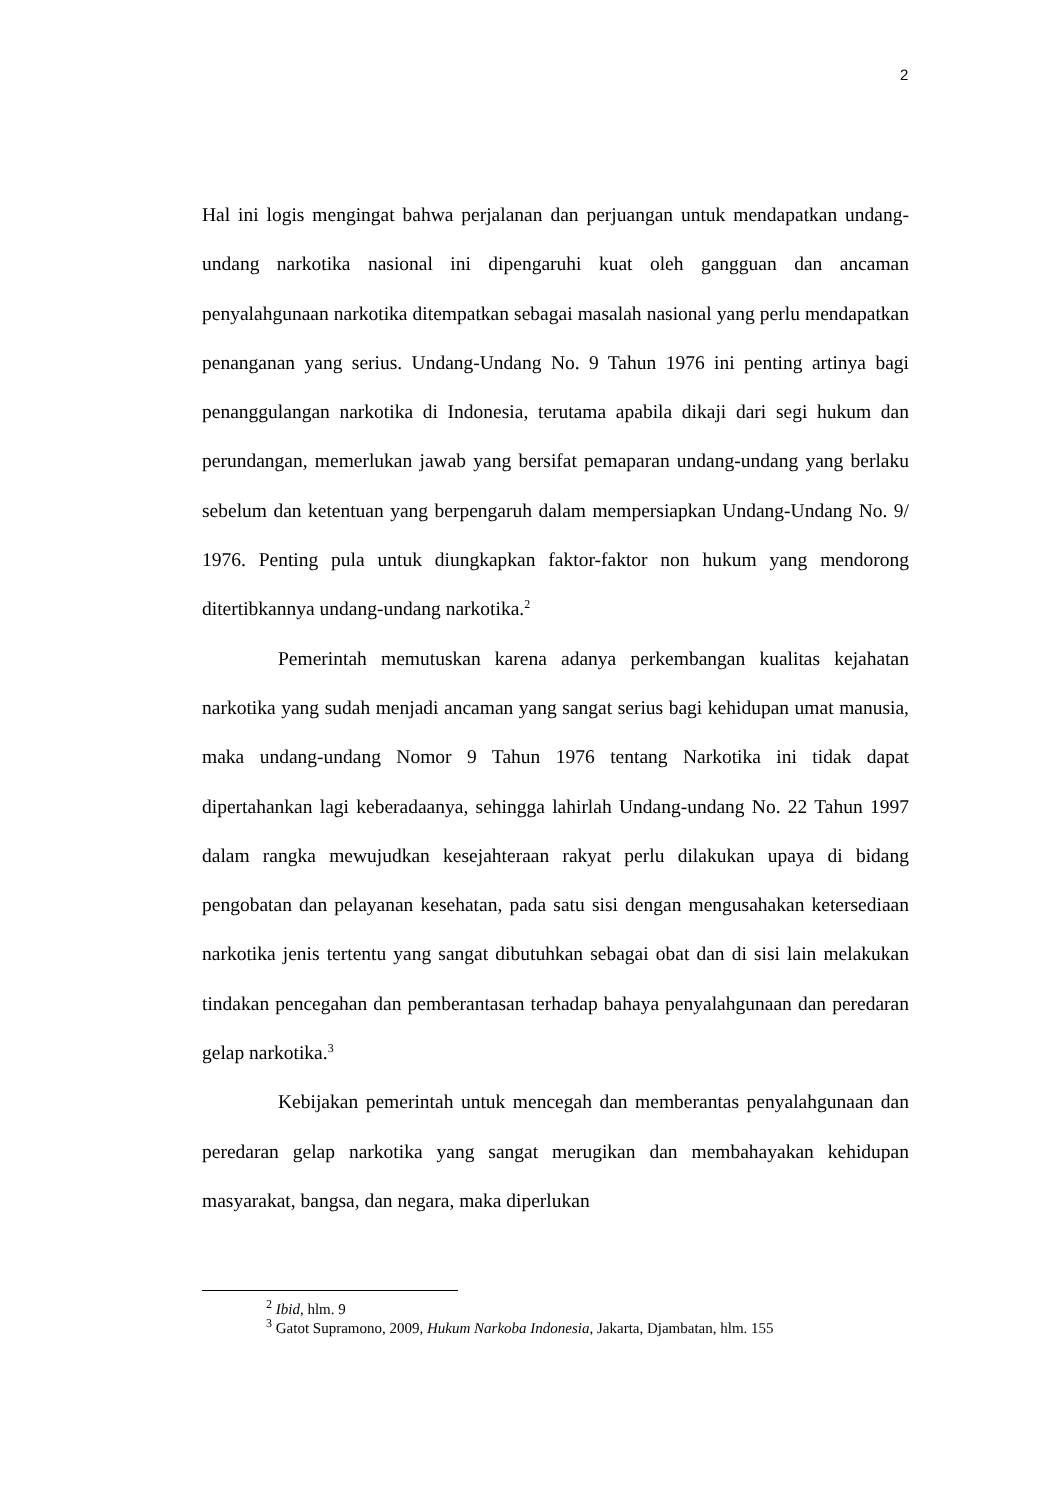2
Hal ini logis mengingat bahwa perjalanan dan perjuangan untuk mendapatkan undang-undang narkotika nasional ini dipengaruhi kuat oleh gangguan dan ancaman penyalahgunaan narkotika ditempatkan sebagai masalah nasional yang perlu mendapatkan penanganan yang serius. Undang-Undang No. 9 Tahun 1976 ini penting artinya bagi penanggulangan narkotika di Indonesia, terutama apabila dikaji dari segi hukum dan perundangan, memerlukan jawab yang bersifat pemaparan undang-undang yang berlaku sebelum dan ketentuan yang berpengaruh dalam mempersiapkan Undang-Undang No. 9/ 1976. Penting pula untuk diungkapkan faktor-faktor non hukum yang mendorong ditertibkannya undang-undang narkotika.<sup>2</sup>
Pemerintah memutuskan karena adanya perkembangan kualitas kejahatan narkotika yang sudah menjadi ancaman yang sangat serius bagi kehidupan umat manusia, maka undang-undang Nomor 9 Tahun 1976 tentang Narkotika ini tidak dapat dipertahankan lagi keberadaanya, sehingga lahirlah Undang-undang No. 22 Tahun 1997 dalam rangka mewujudkan kesejahteraan rakyat perlu dilakukan upaya di bidang pengobatan dan pelayanan kesehatan, pada satu sisi dengan mengusahakan ketersediaan narkotika jenis tertentu yang sangat dibutuhkan sebagai obat dan di sisi lain melakukan tindakan pencegahan dan pemberantasan terhadap bahaya penyalahgunaan dan peredaran gelap narkotika.<sup>3</sup>
Kebijakan pemerintah untuk mencegah dan memberantas penyalahgunaan dan peredaran gelap narkotika yang sangat merugikan dan membahayakan kehidupan masyarakat, bangsa, dan negara, maka diperlukan
<sup>2</sup> Ibid, hlm. 9
<sup>3</sup> Gatot Supramono, 2009, Hukum Narkoba Indonesia, Jakarta, Djambatan, hlm. 155